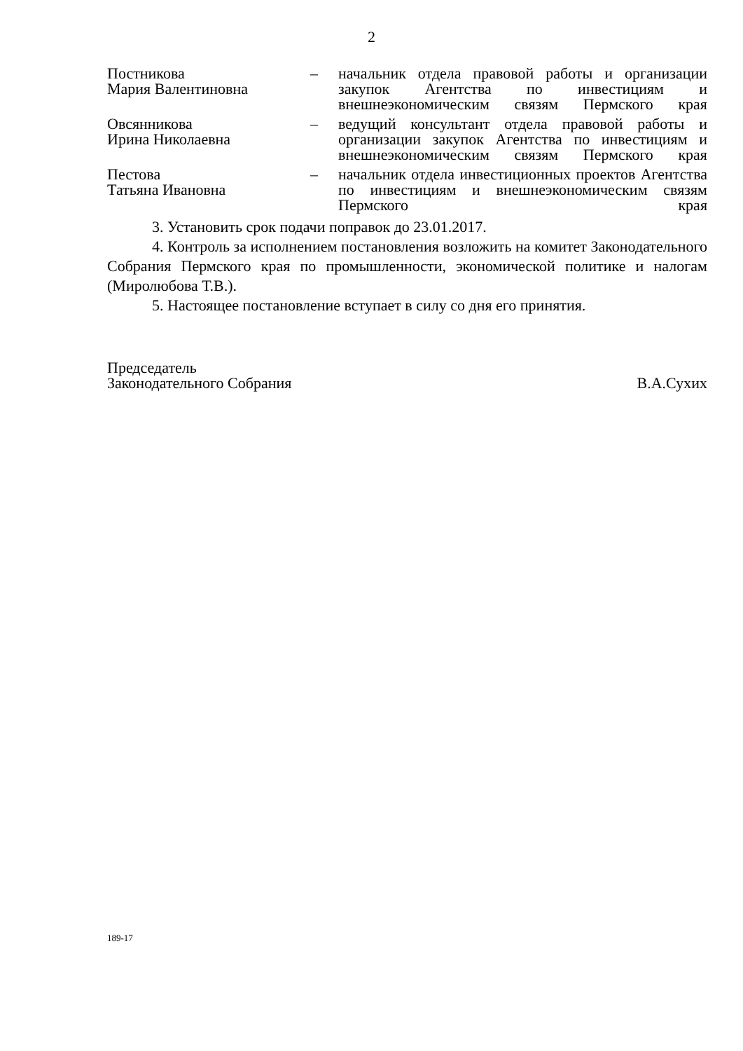2
| Постникова Мария Валентиновна | – | начальник отдела правовой работы и организации закупок Агентства по инвестициям и внешнеэкономическим связям Пермского края |
| Овсянникова Ирина Николаевна | – | ведущий консультант отдела правовой работы и организации закупок Агентства по инвестициям и внешнеэкономическим связям Пермского края |
| Пестова Татьяна Ивановна | – | начальник отдела инвестиционных проектов Агентства по инвестициям и внешнеэкономическим связям Пермского края |
3. Установить срок подачи поправок до 23.01.2017.
4. Контроль за исполнением постановления возложить на комитет Законодательного Собрания Пермского края по промышленности, экономической политике и налогам (Миролюбова Т.В.).
5. Настоящее постановление вступает в силу со дня его принятия.
Председатель
Законодательного Собрания
В.А.Сухих
189-17